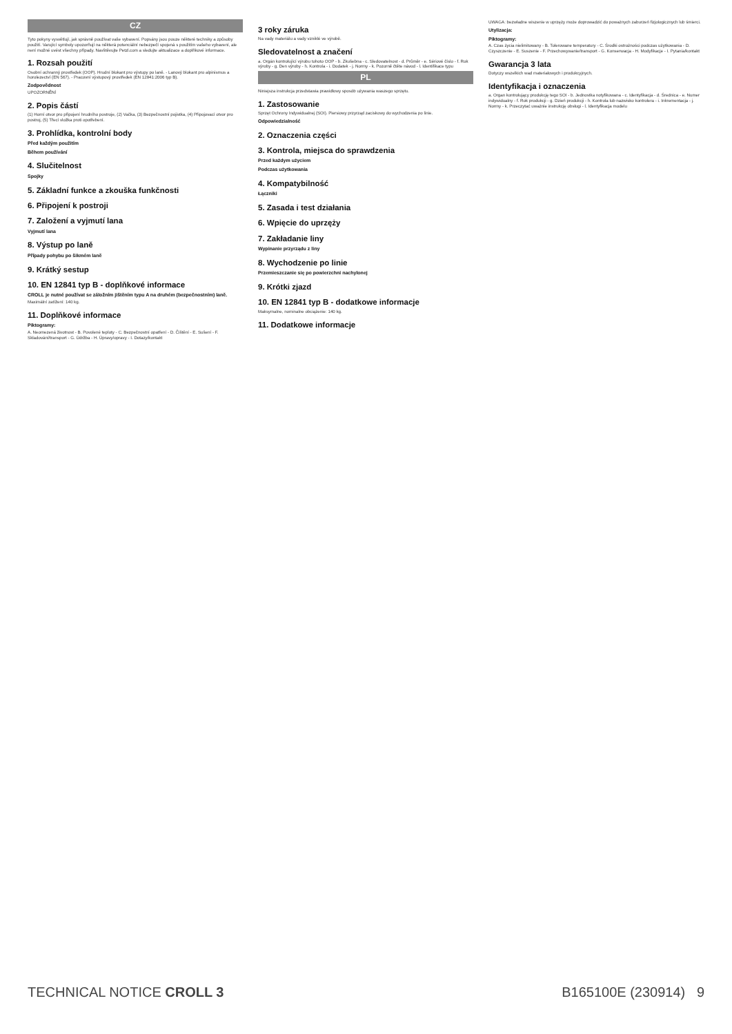CZ
Tyto pokyny vysvětlují, jak správně používat vaše vybavení. Popsány jsou pouze některé techniky a způsoby použití. Varující symboly upozorňují na některá potenciální nebezpečí spojená s použitím vašeho vybavení, ale není možné uvést všechny případy. Navštěvujte Petzl.com a sledujte aktualizace a doplňkové informace.
1. Rozsah použití
Osobní ochranný prostředek (OOP). Hrudní blokant pro výstupy po laně. - Lanový blokant pro alpinismus a horolezectví (EN 567). - Pracovní výstupový prostředek (EN 12841:2006 typ B).
Zodpovědnost
UPOZORNĚNÍ
2. Popis částí
(1) Horní otvor pro připojení hrudního postroje, (2) Vačka, (3) Bezpečnostní pojistka, (4) Připojovací otvor pro postroj, (5) Třecí vložka proti opotřebení.
3. Prohlídka, kontrolní body
Před každým použitím
Během používání
4. Slučitelnost
Spojky
5. Základní funkce a zkouška funkčnosti
6. Připojení k postroji
7. Založení a vyjmutí lana
Vyjmutí lana
8. Výstup po laně
Případy pohybu po šikmém laně
9. Krátký sestup
10. EN 12841 typ B - doplňkové informace
CROLL je nutné používat se záložním jištěním typu A na druhém (bezpečnostním) laně.
Maximální zatížení: 140 kg.
11. Doplňkové informace
Piktogramy:
A. Neomezená životnost - B. Povolené teploty - C. Bezpečnostní opatření - D. Čištění - E. Sušení - F. Skladování/transport - G. Údržba - H. Úpravy/opravy - I. Dotazy/kontakt
3 roky záruka
Na vady materiálu a vady vzniklé ve výrobě.
Sledovatelnost a značení
a. Orgán kontrolující výrobu tohoto OOP - b. Zkušebna - c. Sledovatelnost - d. Průměr - e. Sériové číslo - f. Rok výroby - g. Den výroby - h. Kontrola - i. Dodatek - j. Normy - k. Pozorně čtěte návod - l. Identifikace typu
PL
Niniejsza instrukcja przedstawia prawidłowy sposób używania waszego sprzętu.
1. Zastosowanie
Sprzęt Ochrony Indywidualnej (SOI). Piersiowy przyrząd zaciskowy do wychodzenia po linie.
Odpowiedzialność
2. Oznaczenia części
3. Kontrola, miejsca do sprawdzenia
Przed każdym użyciem
Podczas użytkowania
4. Kompatybilność
Łączniki
5. Zasada i test działania
6. Wpięcie do uprzęży
7. Zakładanie liny
Wypinanie przyrządu z liny
8. Wychodzenie po linie
Przemieszczanie się po powierzchni nachylonej
9. Krótki zjazd
10. EN 12841 typ B - dodatkowe informacje
Maksymalne, nominalne obciążenie: 140 kg.
11. Dodatkowe informacje
UWAGA: bezwładne wiszenie w uprzęży może doprowadzić do poważnych zaburzeń fizjologicznych lub śmierci.
Utylizacja:
Piktogramy:
A. Czas życia nielimitowany - B. Tolerowane temperatury - C. Środki ostrożności podczas użytkowania - D. Czyszczenie - E. Suszenie - F. Przechowywanie/transport - G. Konserwacja - H. Modyfikacje - I. Pytania/kontakt
Gwarancja 3 lata
Dotyczy wszelkich wad materiałowych i produkcyjnych.
Identyfikacja i oznaczenia
a. Organ kontrolujący produkcję tego SOI - b. Jednostka notyfikowana - c. Identyfikacja - d. Średnica - e. Numer indywidualny - f. Rok produkcji - g. Dzień produkcji - h. Kontrola lub nazwisko kontrolera - i. Inkrementacja - j. Normy - k. Przeczytać uważnie instrukcję obsługi - l. Identyfikacja modelu
TECHNICAL NOTICE CROLL 3 B165100E (230914) 9